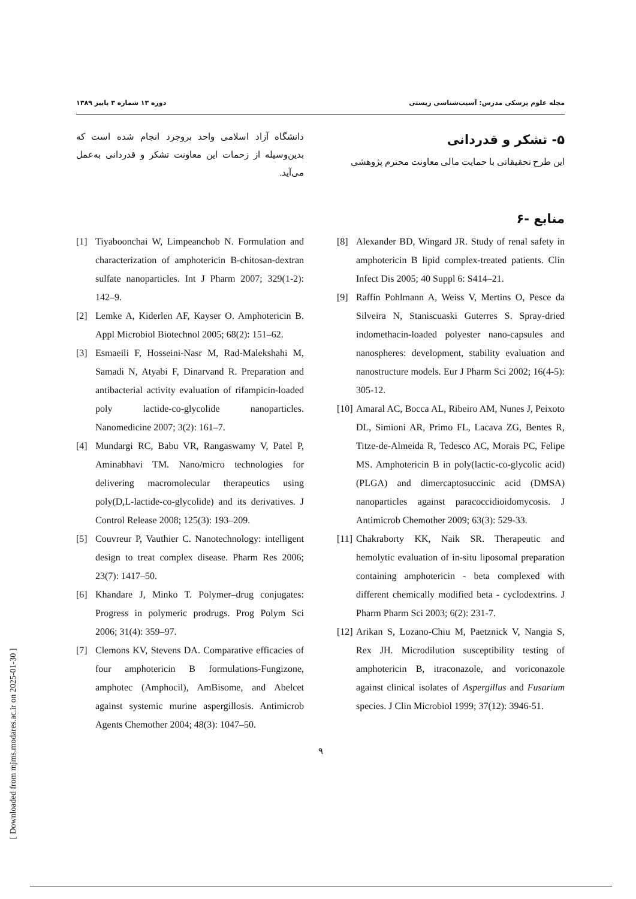مجله علوم پزشکی مدرس: آسیب‌شناسی زیستی دوره ۱۳ شماره ۳ پاییز ۱۳۸۹
۵- تشکر و قدردانی
این طرح تحقیقاتی با حمایت مالی معاونت محترم پژوهشی
دانشگاه آزاد اسلامی واحد بروجرد انجام شده است که بدین‌وسیله از زحمات این معاونت تشکر و قدردانی به‌عمل می‌آید.
۶- منابع
[8] Alexander BD, Wingard JR. Study of renal safety in amphotericin B lipid complex-treated patients. Clin Infect Dis 2005; 40 Suppl 6: S414–21.
[9] Raffin Pohlmann A, Weiss V, Mertins O, Pesce da Silveira N, Staniscuaski Guterres S. Spray-dried indomethacin-loaded polyester nano-capsules and nanospheres: development, stability evaluation and nanostructure models. Eur J Pharm Sci 2002; 16(4-5): 305-12.
[10] Amaral AC, Bocca AL, Ribeiro AM, Nunes J, Peixoto DL, Simioni AR, Primo FL, Lacava ZG, Bentes R, Titze-de-Almeida R, Tedesco AC, Morais PC, Felipe MS. Amphotericin B in poly(lactic-co-glycolic acid) (PLGA) and dimercaptosuccinic acid (DMSA) nanoparticles against paracoccidioidomycosis. J Antimicrob Chemother 2009; 63(3): 529-33.
[11] Chakraborty KK, Naik SR. Therapeutic and hemolytic evaluation of in-situ liposomal preparation containing amphotericin - beta complexed with different chemically modified beta - cyclodextrins. J Pharm Pharm Sci 2003; 6(2): 231-7.
[12] Arikan S, Lozano-Chiu M, Paetznick V, Nangia S, Rex JH. Microdilution susceptibility testing of amphotericin B, itraconazole, and voriconazole against clinical isolates of Aspergillus and Fusarium species. J Clin Microbiol 1999; 37(12): 3946-51.
[1] Tiyaboonchai W, Limpeanchob N. Formulation and characterization of amphotericin B-chitosan-dextran sulfate nanoparticles. Int J Pharm 2007; 329(1-2): 142–9.
[2] Lemke A, Kiderlen AF, Kayser O. Amphotericin B. Appl Microbiol Biotechnol 2005; 68(2): 151–62.
[3] Esmaeili F, Hosseini-Nasr M, Rad-Malekshahi M, Samadi N, Atyabi F, Dinarvand R. Preparation and antibacterial activity evaluation of rifampicin-loaded poly lactide-co-glycolide nanoparticles. Nanomedicine 2007; 3(2): 161–7.
[4] Mundargi RC, Babu VR, Rangaswamy V, Patel P, Aminabhavi TM. Nano/micro technologies for delivering macromolecular therapeutics using poly(D,L-lactide-co-glycolide) and its derivatives. J Control Release 2008; 125(3): 193–209.
[5] Couvreur P, Vauthier C. Nanotechnology: intelligent design to treat complex disease. Pharm Res 2006; 23(7): 1417–50.
[6] Khandare J, Minko T. Polymer–drug conjugates: Progress in polymeric prodrugs. Prog Polym Sci 2006; 31(4): 359–97.
[7] Clemons KV, Stevens DA. Comparative efficacies of four amphotericin B formulations-Fungizone, amphotec (Amphocil), AmBisome, and Abelcet against systemic murine aspergillosis. Antimicrob Agents Chemother 2004; 48(3): 1047–50.
۹
[ Downloaded from mjms.modares.ac.ir on 2025-01-30 ]